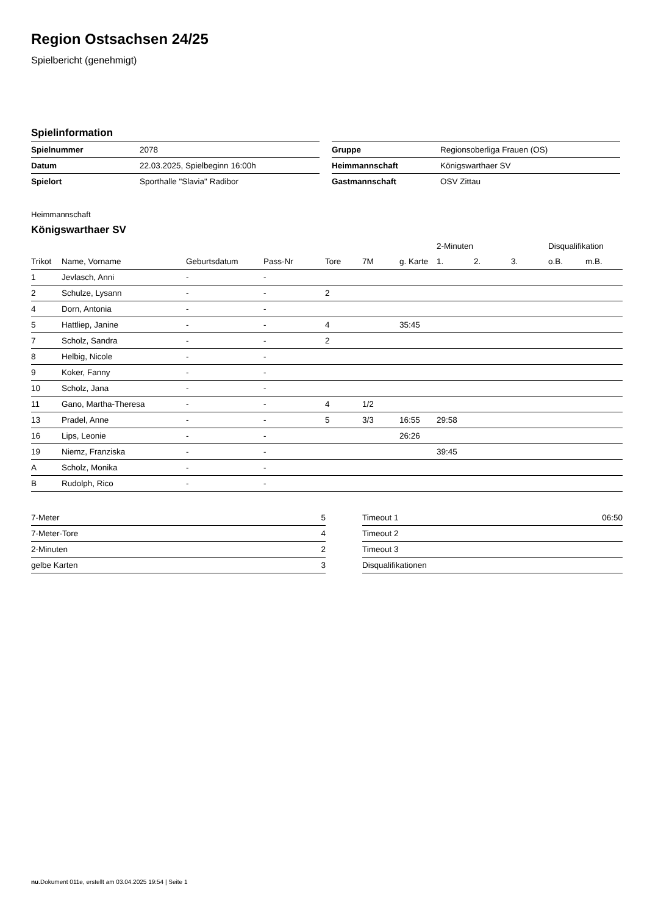Region Ostsachsen 24/25
Spielbericht (genehmigt)
Spielinformation
| Spielnummer | 2078 |
| Datum | 22.03.2025, Spielbeginn 16:00h |
| Spielort | Sporthalle "Slavia" Radibor |
| Gruppe | Regionsoberliga Frauen (OS) |
| Heimmannschaft | Königswarthaer SV |
| Gastmannschaft | OSV Zittau |
Heimmannschaft
Königswarthaer SV
| | | | | | | | 2-Minuten | | | Disqualifikation | |
| --- | --- | --- | --- | --- | --- | --- | --- | --- | --- | --- | --- |
| Trikot | Name, Vorname | Geburtsdatum | Pass-Nr | Tore | 7M | g. Karte | 1. | 2. | 3. | o.B. | m.B. |
| 1 | Jevlasch, Anni | - | - | | | | | | | | |
| 2 | Schulze, Lysann | - | - | 2 | | | | | | | |
| 4 | Dorn, Antonia | - | - | | | | | | | | |
| 5 | Hattliep, Janine | - | - | 4 | | 35:45 | | | | | |
| 7 | Scholz, Sandra | - | - | 2 | | | | | | | |
| 8 | Helbig, Nicole | - | - | | | | | | | | |
| 9 | Koker, Fanny | - | - | | | | | | | | |
| 10 | Scholz, Jana | - | - | | | | | | | | |
| 11 | Gano, Martha-Theresa | - | - | 4 | 1/2 | | | | | | |
| 13 | Pradel, Anne | - | - | 5 | 3/3 | 16:55 | 29:58 | | | | |
| 16 | Lips, Leonie | - | - | | | 26:26 | | | | | |
| 19 | Niemz, Franziska | - | - | | | | 39:45 | | | | |
| A | Scholz, Monika | - | - | | | | | | | | |
| B | Rudolph, Rico | - | - | | | | | | | | |
| 7-Meter | 5 |
| 7-Meter-Tore | 4 |
| 2-Minuten | 2 |
| gelbe Karten | 3 |
| Timeout 1 | 06:50 |
| Timeout 2 | |
| Timeout 3 | |
| Disqualifikationen | |
nu.Dokument 011e, erstellt am 03.04.2025 19:54 | Seite 1